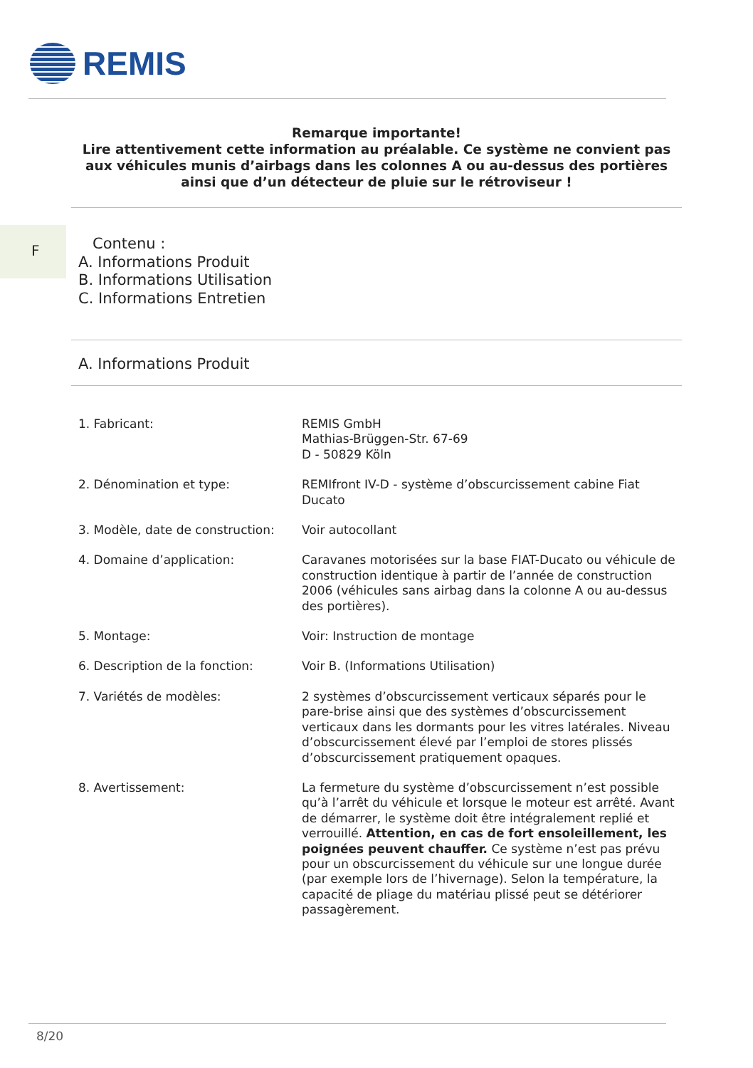REMIS
Remarque importante!
Lire attentivement cette information au préalable. Ce système ne convient pas aux véhicules munis d’airbags dans les colonnes A ou au-dessus des portières ainsi que d’un détecteur de pluie sur le rétroviseur !
F
Contenu :
A. Informations Produit
B. Informations Utilisation
C. Informations Entretien
A. Informations Produit
| 1. Fabricant: | REMIS GmbH Mathias-Brüggen-Str. 67-69 D - 50829 Köln |
| 2. Dénomination et type: | REMIfront IV-D - système d’obscurcissement cabine Fiat Ducato |
| 3. Modèle, date de construction: | Voir autocollant |
| 4. Domaine d’application: | Caravanes motorisées sur la base FIAT-Ducato ou véhicule de construction identique à partir de l’année de construction 2006 (véhicules sans airbag dans la colonne A ou au-dessus des portières). |
| 5. Montage: | Voir: Instruction de montage |
| 6. Description de la fonction: | Voir B. (Informations Utilisation) |
| 7. Variétés de modèles: | 2 systèmes d’obscurcissement verticaux séparés pour le pare-brise ainsi que des systèmes d’obscurcissement verticaux dans les dormants pour les vitres latérales. Niveau d’obscurcissement élevé par l’emploi de stores plissés d’obscurcissement pratiquement opaques. |
| 8. Avertissement: | La fermeture du système d’obscurcissement n’est possible qu’à l’arrêt du véhicule et lorsque le moteur est arrêté. Avant de démarrer, le système doit être intégralement replié et verrouillé. Attention, en cas de fort ensoleillement, les poignées peuvent chauffer. Ce système n’est pas prévu pour un obscurcissement du véhicule sur une longue durée (par exemple lors de l’hivernage). Selon la température, la capacité de pliage du matériau plissé peut se détériorer passagèrement. |
8/20